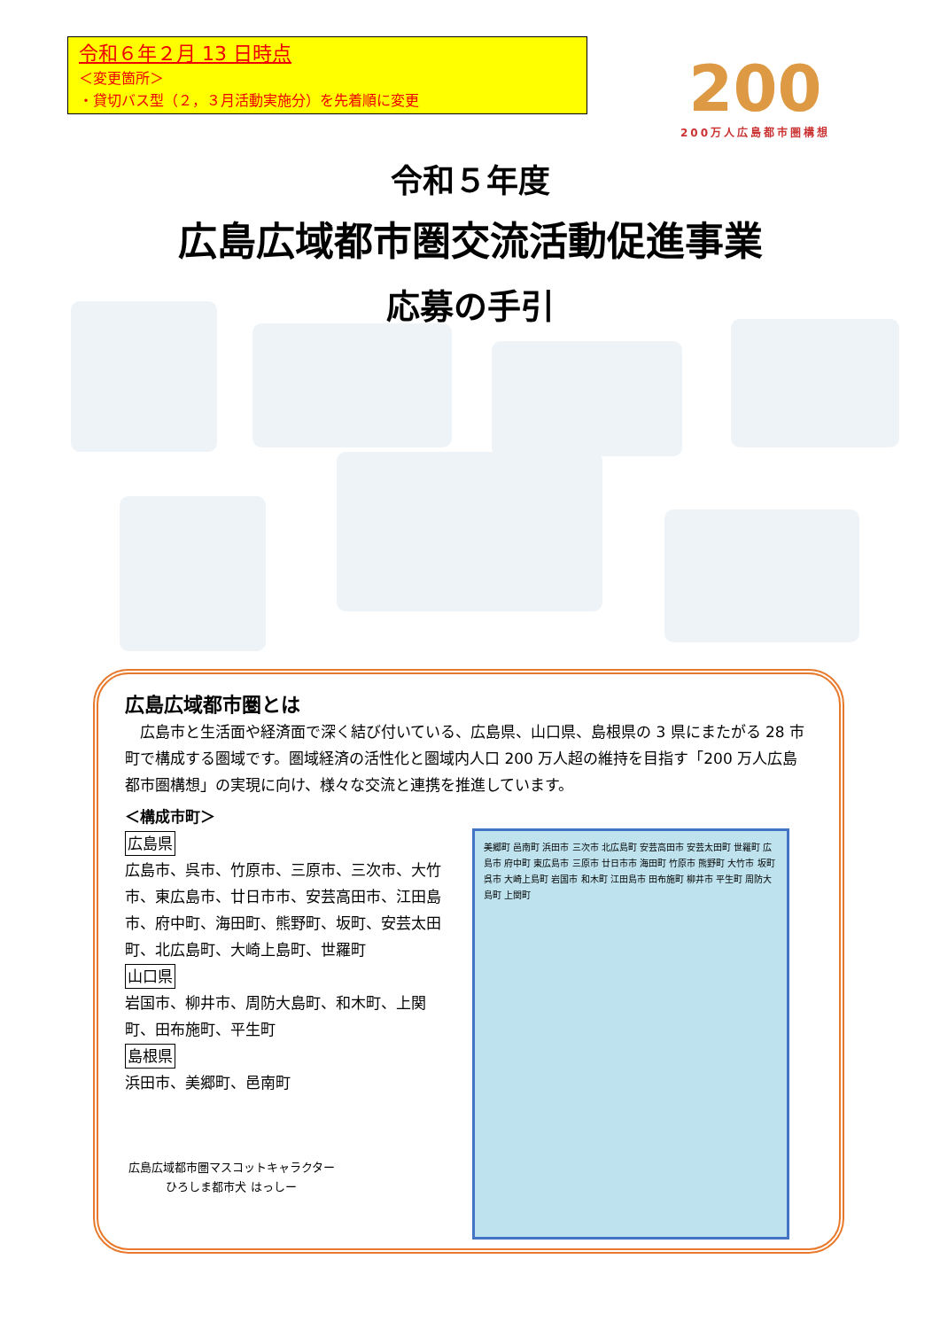令和６年２月 13 日時点
＜変更箇所＞
・貸切バス型（２，３月活動実施分）を先着順に変更
200
200万人広島都市圏構想
令和５年度
広島広域都市圏交流活動促進事業
応募の手引
広島広域都市圏とは
広島市と生活面や経済面で深く結び付いている、広島県、山口県、島根県の 3 県にまたがる 28 市町で構成する圏域です。圏域経済の活性化と圏域内人口 200 万人超の維持を目指す「200 万人広島都市圏構想」の実現に向け、様々な交流と連携を推進しています。
＜構成市町＞
広島県
広島市、呉市、竹原市、三原市、三次市、大竹市、東広島市、廿日市市、安芸高田市、江田島市、府中町、海田町、熊野町、坂町、安芸太田町、北広島町、大崎上島町、世羅町
山口県
岩国市、柳井市、周防大島町、和木町、上関町、田布施町、平生町
島根県
浜田市、美郷町、邑南町
広島広域都市圏マスコットキャラクター
ひろしま都市犬 はっしー
美郷町 邑南町 浜田市 三次市 北広島町 安芸高田市 安芸太田町 世羅町 広島市 府中町 東広島市 三原市 廿日市市 海田町 竹原市 熊野町 大竹市 坂町 呉市 大崎上島町 岩国市 和木町 江田島市 田布施町 柳井市 平生町 周防大島町 上関町